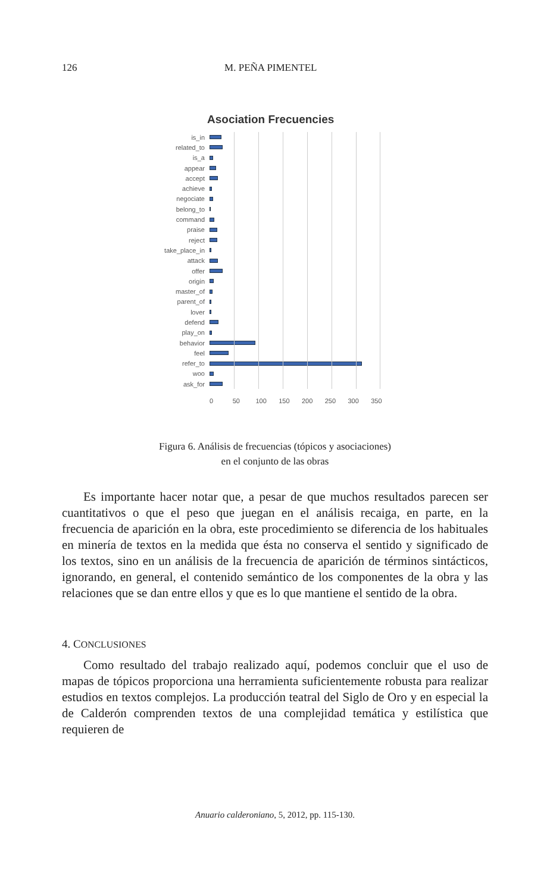126 M. PEÑA PIMENTEL
Asociation Frecuencies
is_in
related_to
is_a
appear
accept
achieve
negociate
belong_to
command
praise
reject
take_place_in
attack
offer
origin
master_of
parent_of
lover
defend
play_on
behavior
feel
refer_to
woo
ask_for
0 50 100 150 200 250 300 350
Figura 6. Análisis de frecuencias (tópicos y asociaciones)
en el conjunto de las obras
Es importante hacer notar que, a pesar de que muchos resultados parecen ser cuantitativos o que el peso que juegan en el análisis recaiga, en parte, en la frecuencia de aparición en la obra, este procedimiento se diferencia de los habituales en minería de textos en la medida que ésta no conserva el sentido y significado de los textos, sino en un análisis de la frecuencia de aparición de términos sintácticos, ignorando, en general, el contenido semántico de los componentes de la obra y las relaciones que se dan entre ellos y que es lo que mantiene el sentido de la obra.
4. CONCLUSIONES
Como resultado del trabajo realizado aquí, podemos concluir que el uso de mapas de tópicos proporciona una herramienta suficientemente robusta para realizar estudios en textos complejos. La producción teatral del Siglo de Oro y en especial la de Calderón comprenden textos de una complejidad temática y estilística que requieren de
Anuario calderoniano, 5, 2012, pp. 115-130.